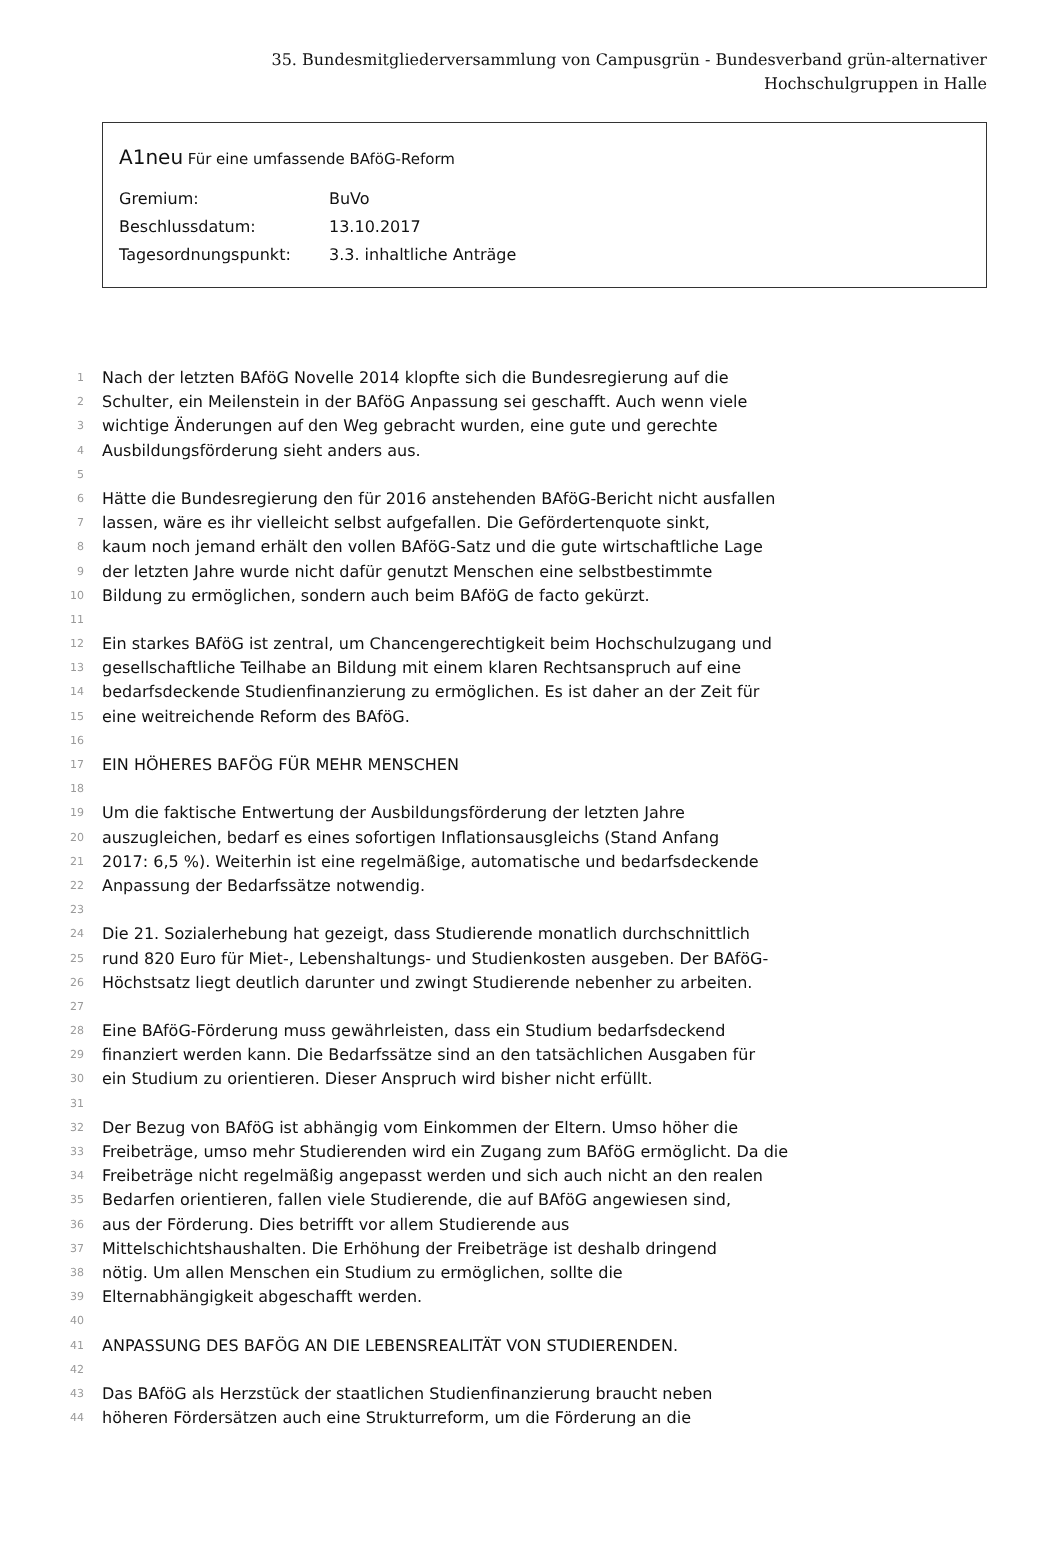35. Bundesmitgliederversammlung von Campusgrün - Bundesverband grün-alternativer Hochschulgruppen in Halle
A1neu Für eine umfassende BAföG-Reform
Gremium: BuVo
Beschlussdatum: 13.10.2017
Tagesordnungspunkt: 3.3. inhaltliche Anträge
1
Nach der letzten BAföG Novelle 2014 klopfte sich die Bundesregierung auf die
2
Schulter, ein Meilenstein in der BAföG Anpassung sei geschafft. Auch wenn viele
3
wichtige Änderungen auf den Weg gebracht wurden, eine gute und gerechte
4
Ausbildungsförderung sieht anders aus.
5
6
Hätte die Bundesregierung den für 2016 anstehenden BAföG-Bericht nicht ausfallen
7
lassen, wäre es ihr vielleicht selbst aufgefallen. Die Gefördertenquote sinkt,
8
kaum noch jemand erhält den vollen BAföG-Satz und die gute wirtschaftliche Lage
9
der letzten Jahre wurde nicht dafür genutzt Menschen eine selbstbestimmte
10
Bildung zu ermöglichen, sondern auch beim BAföG de facto gekürzt.
11
12
Ein starkes BAföG ist zentral, um Chancengerechtigkeit beim Hochschulzugang und
13
gesellschaftliche Teilhabe an Bildung mit einem klaren Rechtsanspruch auf eine
14
bedarfsdeckende Studienfinanzierung zu ermöglichen. Es ist daher an der Zeit für
15
eine weitreichende Reform des BAföG.
16
17
EIN HÖHERES BAFÖG FÜR MEHR MENSCHEN
18
19
Um die faktische Entwertung der Ausbildungsförderung der letzten Jahre
20
auszugleichen, bedarf es eines sofortigen Inflationsausgleichs (Stand Anfang
21
2017: 6,5 %). Weiterhin ist eine regelmäßige, automatische und bedarfsdeckende
22
Anpassung der Bedarfssätze notwendig.
23
24
Die 21. Sozialerhebung hat gezeigt, dass Studierende monatlich durchschnittlich
25
rund 820 Euro für Miet-, Lebenshaltungs- und Studienkosten ausgeben. Der BAföG-
26
Höchstsatz liegt deutlich darunter und zwingt Studierende nebenher zu arbeiten.
27
28
Eine BAföG-Förderung muss gewährleisten, dass ein Studium bedarfsdeckend
29
finanziert werden kann. Die Bedarfssätze sind an den tatsächlichen Ausgaben für
30
ein Studium zu orientieren. Dieser Anspruch wird bisher nicht erfüllt.
31
32
Der Bezug von BAföG ist abhängig vom Einkommen der Eltern. Umso höher die
33
Freibeträge, umso mehr Studierenden wird ein Zugang zum BAföG ermöglicht. Da die
34
Freibeträge nicht regelmäßig angepasst werden und sich auch nicht an den realen
35
Bedarfen orientieren, fallen viele Studierende, die auf BAföG angewiesen sind,
36
aus der Förderung. Dies betrifft vor allem Studierende aus
37
Mittelschichtshaushalten. Die Erhöhung der Freibeträge ist deshalb dringend
38
nötig. Um allen Menschen ein Studium zu ermöglichen, sollte die
39
Elternabhängigkeit abgeschafft werden.
40
41
ANPASSUNG DES BAFÖG AN DIE LEBENSREALITÄT VON STUDIERENDEN.
42
43
Das BAföG als Herzstück der staatlichen Studienfinanzierung braucht neben
44
höheren Fördersätzen auch eine Strukturreform, um die Förderung an die